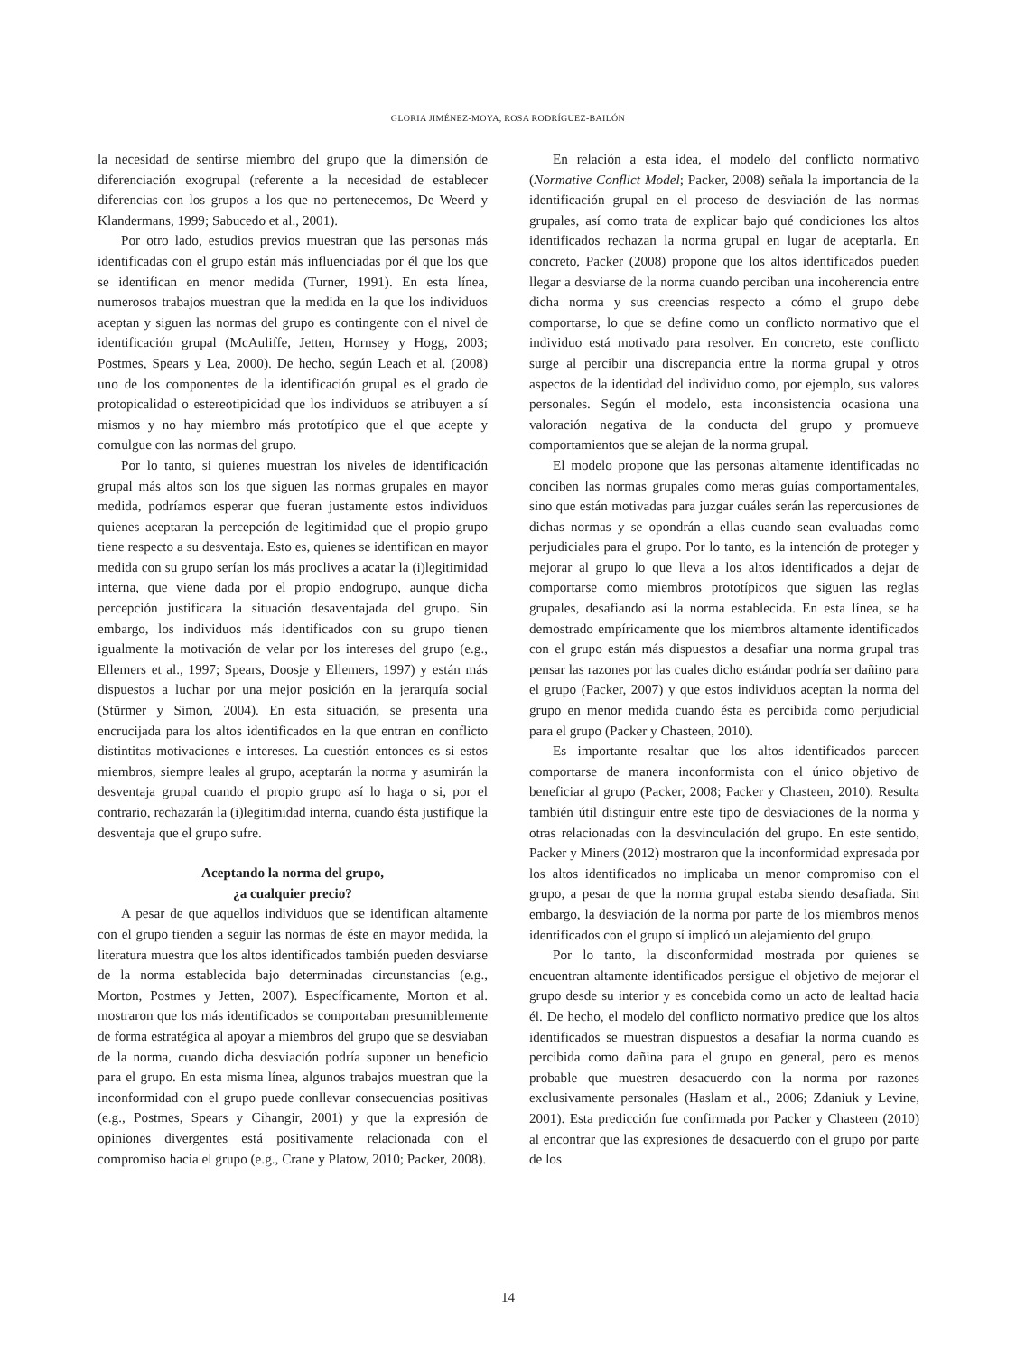GLORIA JIMÉNEZ-MOYA, ROSA RODRÍGUEZ-BAILÓN
la necesidad de sentirse miembro del grupo que la dimensión de diferenciación exogrupal (referente a la necesidad de establecer diferencias con los grupos a los que no pertenecemos, De Weerd y Klandermans, 1999; Sabucedo et al., 2001).
Por otro lado, estudios previos muestran que las personas más identificadas con el grupo están más influenciadas por él que los que se identifican en menor medida (Turner, 1991). En esta línea, numerosos trabajos muestran que la medida en la que los individuos aceptan y siguen las normas del grupo es contingente con el nivel de identificación grupal (McAuliffe, Jetten, Hornsey y Hogg, 2003; Postmes, Spears y Lea, 2000). De hecho, según Leach et al. (2008) uno de los componentes de la identificación grupal es el grado de protopicalidad o estereotipicidad que los individuos se atribuyen a sí mismos y no hay miembro más prototípico que el que acepte y comulgue con las normas del grupo.
Por lo tanto, si quienes muestran los niveles de identificación grupal más altos son los que siguen las normas grupales en mayor medida, podríamos esperar que fueran justamente estos individuos quienes aceptaran la percepción de legitimidad que el propio grupo tiene respecto a su desventaja. Esto es, quienes se identifican en mayor medida con su grupo serían los más proclives a acatar la (i)legitimidad interna, que viene dada por el propio endogrupo, aunque dicha percepción justificara la situación desaventajada del grupo. Sin embargo, los individuos más identificados con su grupo tienen igualmente la motivación de velar por los intereses del grupo (e.g., Ellemers et al., 1997; Spears, Doosje y Ellemers, 1997) y están más dispuestos a luchar por una mejor posición en la jerarquía social (Stürmer y Simon, 2004). En esta situación, se presenta una encrucijada para los altos identificados en la que entran en conflicto distintitas motivaciones e intereses. La cuestión entonces es si estos miembros, siempre leales al grupo, aceptarán la norma y asumirán la desventaja grupal cuando el propio grupo así lo haga o si, por el contrario, rechazarán la (i)legitimidad interna, cuando ésta justifique la desventaja que el grupo sufre.
Aceptando la norma del grupo,
¿a cualquier precio?
A pesar de que aquellos individuos que se identifican altamente con el grupo tienden a seguir las normas de éste en mayor medida, la literatura muestra que los altos identificados también pueden desviarse de la norma establecida bajo determinadas circunstancias (e.g., Morton, Postmes y Jetten, 2007). Específicamente, Morton et al. mostraron que los más identificados se comportaban presumiblemente de forma estratégica al apoyar a miembros del grupo que se desviaban de la norma, cuando dicha desviación podría suponer un beneficio para el grupo. En esta misma línea, algunos trabajos muestran que la inconformidad con el grupo puede conllevar consecuencias positivas (e.g., Postmes, Spears y Cihangir, 2001) y que la expresión de opiniones divergentes está positivamente relacionada con el compromiso hacia el grupo (e.g., Crane y Platow, 2010; Packer, 2008).
En relación a esta idea, el modelo del conflicto normativo (Normative Conflict Model; Packer, 2008) señala la importancia de la identificación grupal en el proceso de desviación de las normas grupales, así como trata de explicar bajo qué condiciones los altos identificados rechazan la norma grupal en lugar de aceptarla. En concreto, Packer (2008) propone que los altos identificados pueden llegar a desviarse de la norma cuando perciban una incoherencia entre dicha norma y sus creencias respecto a cómo el grupo debe comportarse, lo que se define como un conflicto normativo que el individuo está motivado para resolver. En concreto, este conflicto surge al percibir una discrepancia entre la norma grupal y otros aspectos de la identidad del individuo como, por ejemplo, sus valores personales. Según el modelo, esta inconsistencia ocasiona una valoración negativa de la conducta del grupo y promueve comportamientos que se alejan de la norma grupal.
El modelo propone que las personas altamente identificadas no conciben las normas grupales como meras guías comportamentales, sino que están motivadas para juzgar cuáles serán las repercusiones de dichas normas y se opondrán a ellas cuando sean evaluadas como perjudiciales para el grupo. Por lo tanto, es la intención de proteger y mejorar al grupo lo que lleva a los altos identificados a dejar de comportarse como miembros prototípicos que siguen las reglas grupales, desafiando así la norma establecida. En esta línea, se ha demostrado empíricamente que los miembros altamente identificados con el grupo están más dispuestos a desafiar una norma grupal tras pensar las razones por las cuales dicho estándar podría ser dañino para el grupo (Packer, 2007) y que estos individuos aceptan la norma del grupo en menor medida cuando ésta es percibida como perjudicial para el grupo (Packer y Chasteen, 2010).
Es importante resaltar que los altos identificados parecen comportarse de manera inconformista con el único objetivo de beneficiar al grupo (Packer, 2008; Packer y Chasteen, 2010). Resulta también útil distinguir entre este tipo de desviaciones de la norma y otras relacionadas con la desvinculación del grupo. En este sentido, Packer y Miners (2012) mostraron que la inconformidad expresada por los altos identificados no implicaba un menor compromiso con el grupo, a pesar de que la norma grupal estaba siendo desafiada. Sin embargo, la desviación de la norma por parte de los miembros menos identificados con el grupo sí implicó un alejamiento del grupo.
Por lo tanto, la disconformidad mostrada por quienes se encuentran altamente identificados persigue el objetivo de mejorar el grupo desde su interior y es concebida como un acto de lealtad hacia él. De hecho, el modelo del conflicto normativo predice que los altos identificados se muestran dispuestos a desafiar la norma cuando es percibida como dañina para el grupo en general, pero es menos probable que muestren desacuerdo con la norma por razones exclusivamente personales (Haslam et al., 2006; Zdaniuk y Levine, 2001). Esta predicción fue confirmada por Packer y Chasteen (2010) al encontrar que las expresiones de desacuerdo con el grupo por parte de los
14